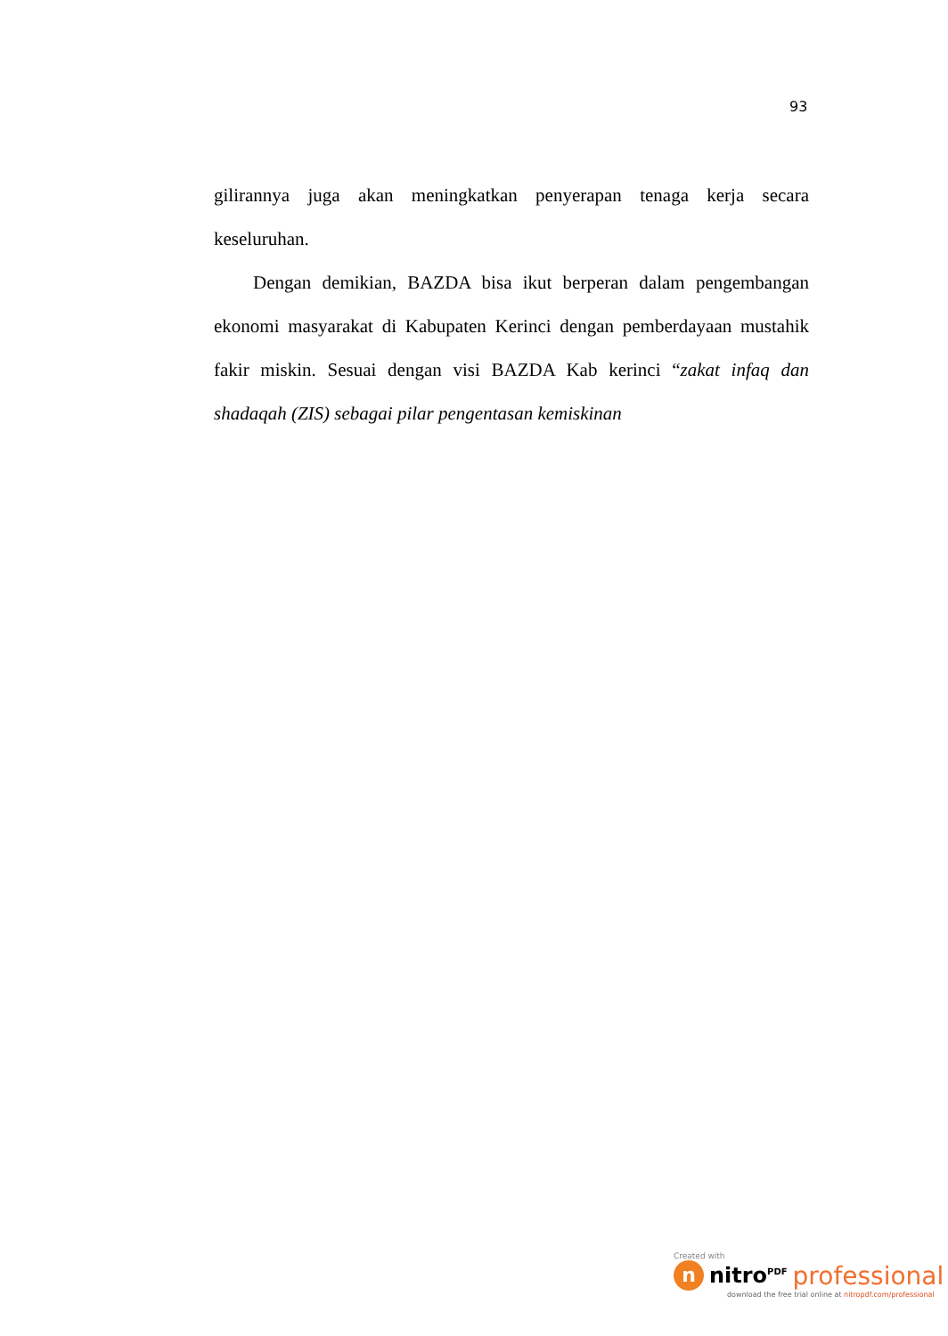93
gilirannya juga akan meningkatkan penyerapan tenaga kerja secara keseluruhan.
Dengan demikian, BAZDA bisa ikut berperan dalam pengembangan ekonomi masyarakat di Kabupaten Kerinci dengan pemberdayaan mustahik fakir miskin. Sesuai dengan visi BAZDA Kab kerinci “zakat infaq dan shadaqah (ZIS) sebagai pilar pengentasan kemiskinan
Created with
n
nitro<sup>PDF</sup> professional
download the free trial online at nitropdf.com/professional